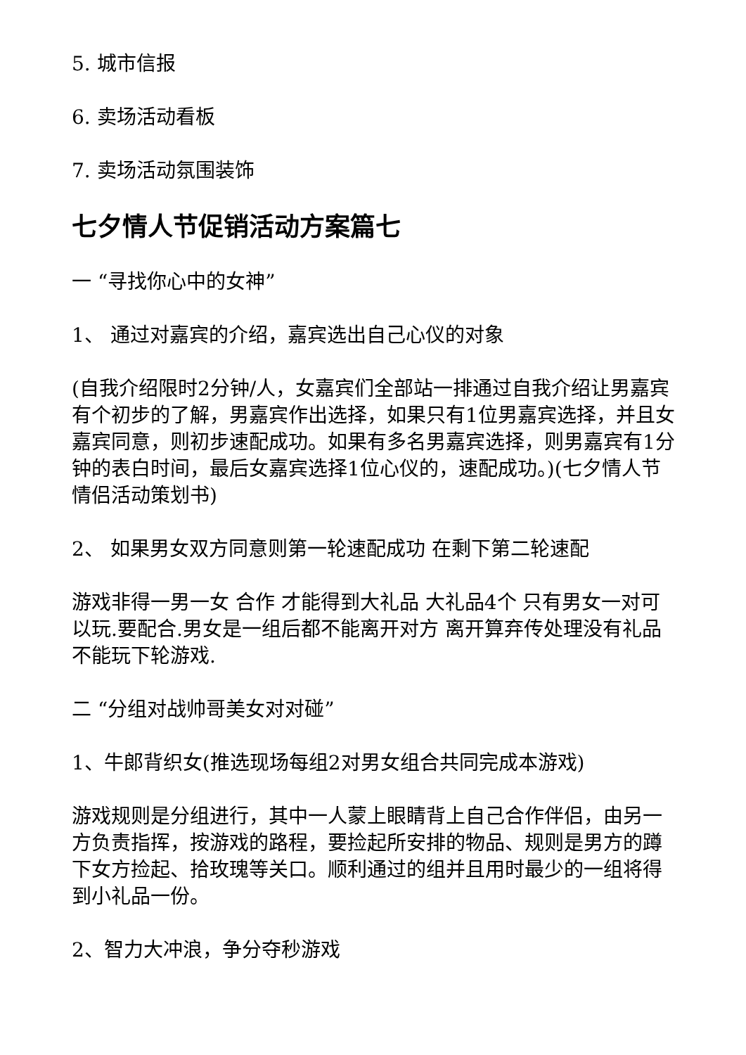5. 城市信报
6. 卖场活动看板
7. 卖场活动氛围装饰
七夕情人节促销活动方案篇七
一 “寻找你心中的女神”
1、 通过对嘉宾的介绍，嘉宾选出自己心仪的对象
(自我介绍限时2分钟/人，女嘉宾们全部站一排通过自我介绍让男嘉宾有个初步的了解，男嘉宾作出选择，如果只有1位男嘉宾选择，并且女嘉宾同意，则初步速配成功。如果有多名男嘉宾选择，则男嘉宾有1分钟的表白时间，最后女嘉宾选择1位心仪的，速配成功。)(七夕情人节情侣活动策划书)
2、 如果男女双方同意则第一轮速配成功 在剩下第二轮速配
游戏非得一男一女 合作 才能得到大礼品 大礼品4个 只有男女一对可以玩.要配合.男女是一组后都不能离开对方 离开算弃传处理没有礼品 不能玩下轮游戏.
二 “分组对战帅哥美女对对碰”
1、牛郎背织女(推选现场每组2对男女组合共同完成本游戏)
游戏规则是分组进行，其中一人蒙上眼睛背上自己合作伴侣，由另一方负责指挥，按游戏的路程，要捡起所安排的物品、规则是男方的蹲下女方捡起、拾玫瑰等关口。顺利通过的组并且用时最少的一组将得到小礼品一份。
2、智力大冲浪，争分夺秒游戏